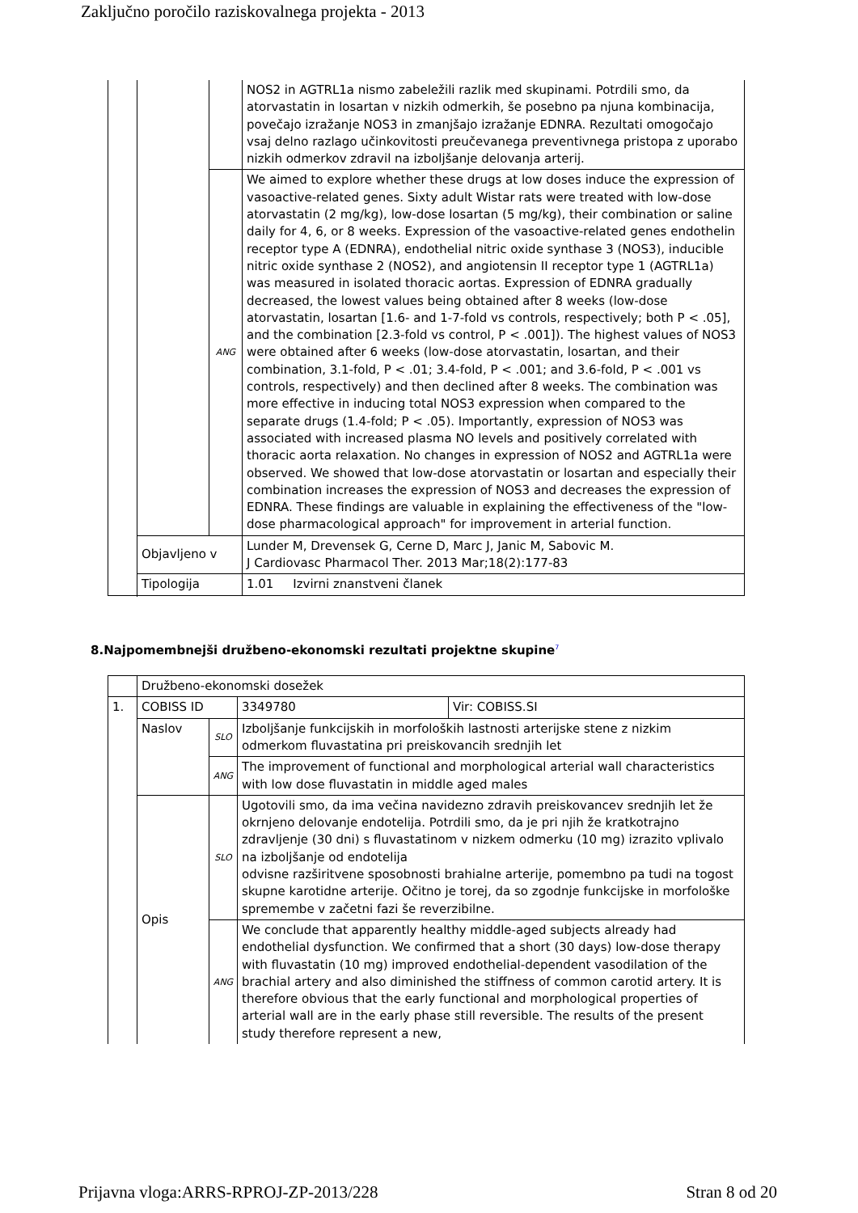Zaključno poročilo raziskovalnega projekta - 2013
| | | | NOS2 in AGTRL1a nismo zabeležili razlik med skupinami. Potrdili smo, da atorvastatin in losartan v nizkih odmerkih, še posebno pa njuna kombinacija, povečajo izražanje NOS3 in zmanjšajo izražanje EDNRA. Rezultati omogočajo vsaj delno razlago učinkovitosti preučevanega preventivnega pristopa z uporabo nizkih odmerkov zdravil na izboljšanje delovanja arterij. |
| | | ANG | We aimed to explore whether these drugs at low doses induce the expression of vasoactive-related genes. Sixty adult Wistar rats were treated with low-dose atorvastatin (2 mg/kg), low-dose losartan (5 mg/kg), their combination or saline daily for 4, 6, or 8 weeks. Expression of the vasoactive-related genes endothelin receptor type A (EDNRA), endothelial nitric oxide synthase 3 (NOS3), inducible nitric oxide synthase 2 (NOS2), and angiotensin II receptor type 1 (AGTRL1a) was measured in isolated thoracic aortas. Expression of EDNRA gradually decreased, the lowest values being obtained after 8 weeks (low-dose atorvastatin, losartan [1.6- and 1-7-fold vs controls, respectively; both P < .05], and the combination [2.3-fold vs control, P < .001]). The highest values of NOS3 were obtained after 6 weeks (low-dose atorvastatin, losartan, and their combination, 3.1-fold, P < .01; 3.4-fold, P < .001; and 3.6-fold, P < .001 vs controls, respectively) and then declined after 8 weeks. The combination was more effective in inducing total NOS3 expression when compared to the separate drugs (1.4-fold; P < .05). Importantly, expression of NOS3 was associated with increased plasma NO levels and positively correlated with thoracic aorta relaxation. No changes in expression of NOS2 and AGTRL1a were observed. We showed that low-dose atorvastatin or losartan and especially their combination increases the expression of NOS3 and decreases the expression of EDNRA. These findings are valuable in explaining the effectiveness of the "low-dose pharmacological approach" for improvement in arterial function. |
| | Objavljeno v | | Lunder M, Drevensek G, Cerne D, Marc J, Janic M, Sabovic M. J Cardiovasc Pharmacol Ther. 2013 Mar;18(2):177-83 |
| | Tipologija | | 1.01 Izvirni znanstveni članek |
8.Najpomembnejši družbeno-ekonomski rezultati projektne skupine<sup>7</sup>
| | Družbeno-ekonomski dosežek | | | |
| 1. | COBISS ID | | 3349780 | Vir: COBISS.SI |
| | Naslov | SLO | Izboljšanje funkcijskih in morfoloških lastnosti arterijske stene z nizkim odmerkom fluvastatina pri preiskovancih srednjih let | |
| | | ANG | The improvement of functional and morphological arterial wall characteristics with low dose fluvastatin in middle aged males | |
| | Opis | SLO | Ugotovili smo, da ima večina navidezno zdravih preiskovancev srednjih let že okrnjeno delovanje endotelija. Potrdili smo, da je pri njih že kratkotrajno zdravljenje (30 dni) s fluvastatinom v nizkem odmerku (10 mg) izrazito vplivalo na izboljšanje od endotelija odvisne razširitvene sposobnosti brahialne arterije, pomembno pa tudi na togost skupne karotidne arterije. Očitno je torej, da so zgodnje funkcijske in morfološke spremembe v začetni fazi še reverzibilne. | |
| | | ANG | We conclude that apparently healthy middle-aged subjects already had endothelial dysfunction. We confirmed that a short (30 days) low-dose therapy with fluvastatin (10 mg) improved endothelial-dependent vasodilation of the brachial artery and also diminished the stiffness of common carotid artery. It is therefore obvious that the early functional and morphological properties of arterial wall are in the early phase still reversible. The results of the present study therefore represent a new, | |
Prijavna vloga:ARRS-RPROJ-ZP-2013/228 Stran 8 od 20